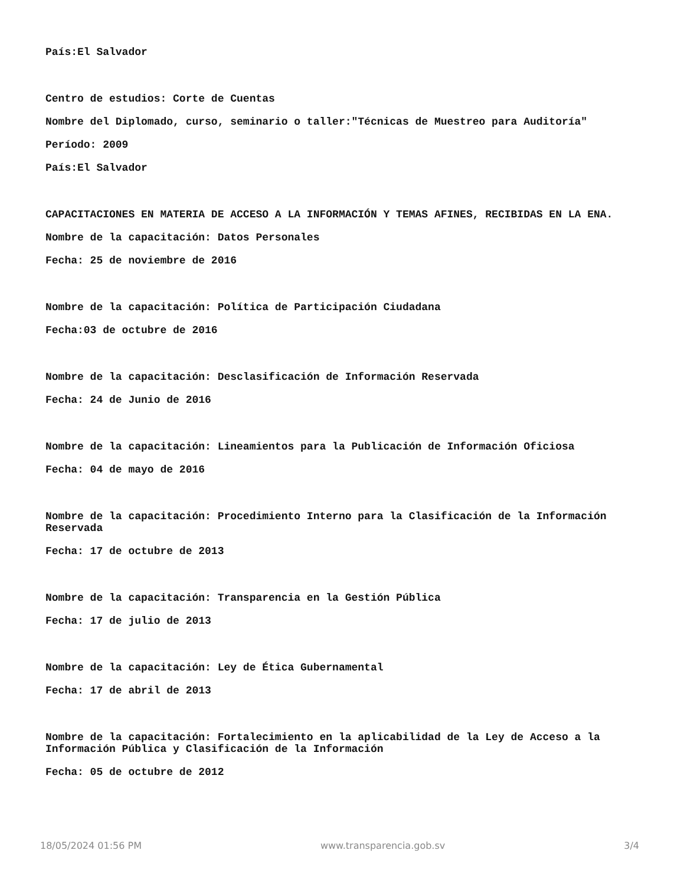País:El Salvador
Centro de estudios: Corte de Cuentas
Nombre del Diplomado, curso, seminario o taller:"Técnicas de Muestreo para Auditoría"
Período: 2009
País:El Salvador
CAPACITACIONES EN MATERIA DE ACCESO A LA INFORMACIÓN Y TEMAS AFINES, RECIBIDAS EN LA ENA.
Nombre de la capacitación: Datos Personales
Fecha: 25 de noviembre de 2016
Nombre de la capacitación: Política de Participación Ciudadana
Fecha:03 de octubre de 2016
Nombre de la capacitación: Desclasificación de Información Reservada
Fecha: 24 de Junio de 2016
Nombre de la capacitación: Lineamientos para la Publicación de Información Oficiosa
Fecha: 04 de mayo de 2016
Nombre de la capacitación: Procedimiento Interno para la Clasificación de la Información Reservada
Fecha: 17 de octubre de 2013
Nombre de la capacitación: Transparencia en la Gestión Pública
Fecha: 17 de julio de 2013
Nombre de la capacitación: Ley de Ética Gubernamental
Fecha: 17 de abril de 2013
Nombre de la capacitación: Fortalecimiento en la aplicabilidad de la Ley de Acceso a la Información Pública y Clasificación de la Información
Fecha: 05 de octubre de 2012
18/05/2024 01:56 PM www.transparencia.gob.sv 3/4